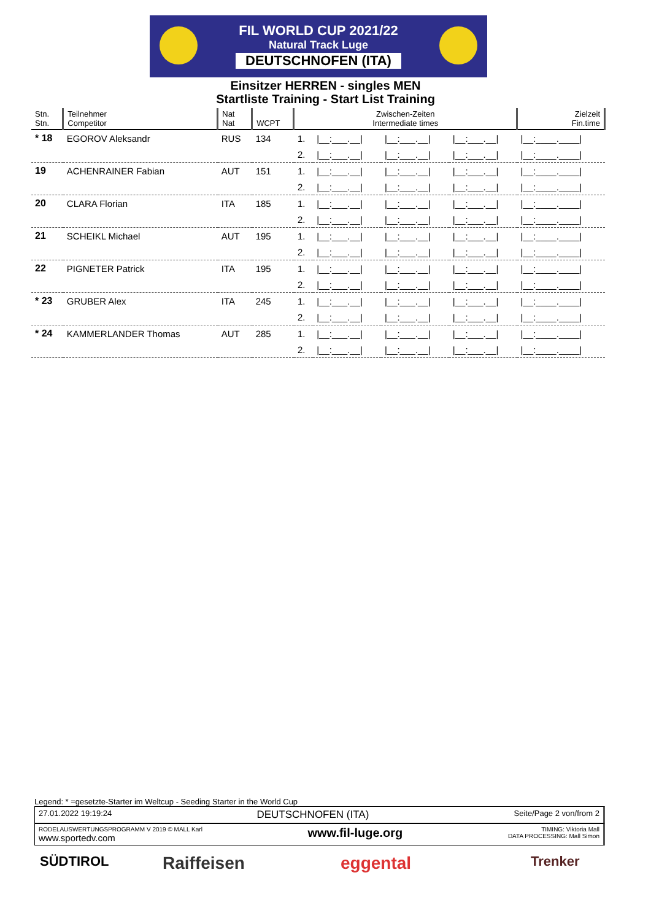FIL WORLD CUP 2021/22
Natural Track Luge
DEUTSCHNOFEN (ITA)
Einsitzer HERREN - singles MEN
Startliste Training - Start List Training
| Stn. Stn. | Teilnehmer Competitor | Nat Nat | WCPT | Zwischen-Zeiten Intermediate times | | | | Zielzeit Fin.time |
| --- | --- | --- | --- | --- | --- | --- | --- | --- |
| * 18 | EGOROV Aleksandr | RUS | 134 | 1. | /__:___.__/ | /__:___.__/ | /__:___.__/ | /__:____.____/ |
| | | | | 2. | /__:___.__/ | /__:___.__/ | /__:___.__/ | /__:____.____/ |
| 19 | ACHENRAINER Fabian | AUT | 151 | 1. | /__:___.__/ | /__:___.__/ | /__:___.__/ | /__:____.____/ |
| | | | | 2. | /__:___.__/ | /__:___.__/ | /__:___.__/ | /__:____.____/ |
| 20 | CLARA Florian | ITA | 185 | 1. | /__:___.__/ | /__:___.__/ | /__:___.__/ | /__:____.____/ |
| | | | | 2. | /__:___.__/ | /__:___.__/ | /__:___.__/ | /__:____.____/ |
| 21 | SCHEIKL Michael | AUT | 195 | 1. | /__:___.__/ | /__:___.__/ | /__:___.__/ | /__:____.____/ |
| | | | | 2. | /__:___.__/ | /__:___.__/ | /__:___.__/ | /__:____.____/ |
| 22 | PIGNETER Patrick | ITA | 195 | 1. | /__:___.__/ | /__:___.__/ | /__:___.__/ | /__:____.____/ |
| | | | | 2. | /__:___.__/ | /__:___.__/ | /__:___.__/ | /__:____.____/ |
| * 23 | GRUBER Alex | ITA | 245 | 1. | /__:___.__/ | /__:___.__/ | /__:___.__/ | /__:____.____/ |
| | | | | 2. | /__:___.__/ | /__:___.__/ | /__:___.__/ | /__:____.____/ |
| * 24 | KAMMERLANDER Thomas | AUT | 285 | 1. | /__:___.__/ | /__:___.__/ | /__:___.__/ | /__:____.____/ |
| | | | | 2. | /__:___.__/ | /__:___.__/ | /__:___.__/ | /__:____.____/ |
Legend: * =gesetzte-Starter im Weltcup - Seeding Starter in the World Cup
27.01.2022 19:19:24 DEUTSCHNOFEN (ITA) Seite/Page 2 von/from 2
RODELAUSWERTUNGSPROGRAMM V 2019 © MALL Karl
www.sportedv.com www.fil-luge.org TIMING: Viktoria Mall
DATA PROCESSING: Mall Simon
SÜDTIROL Raiffeisen eggental Trenker